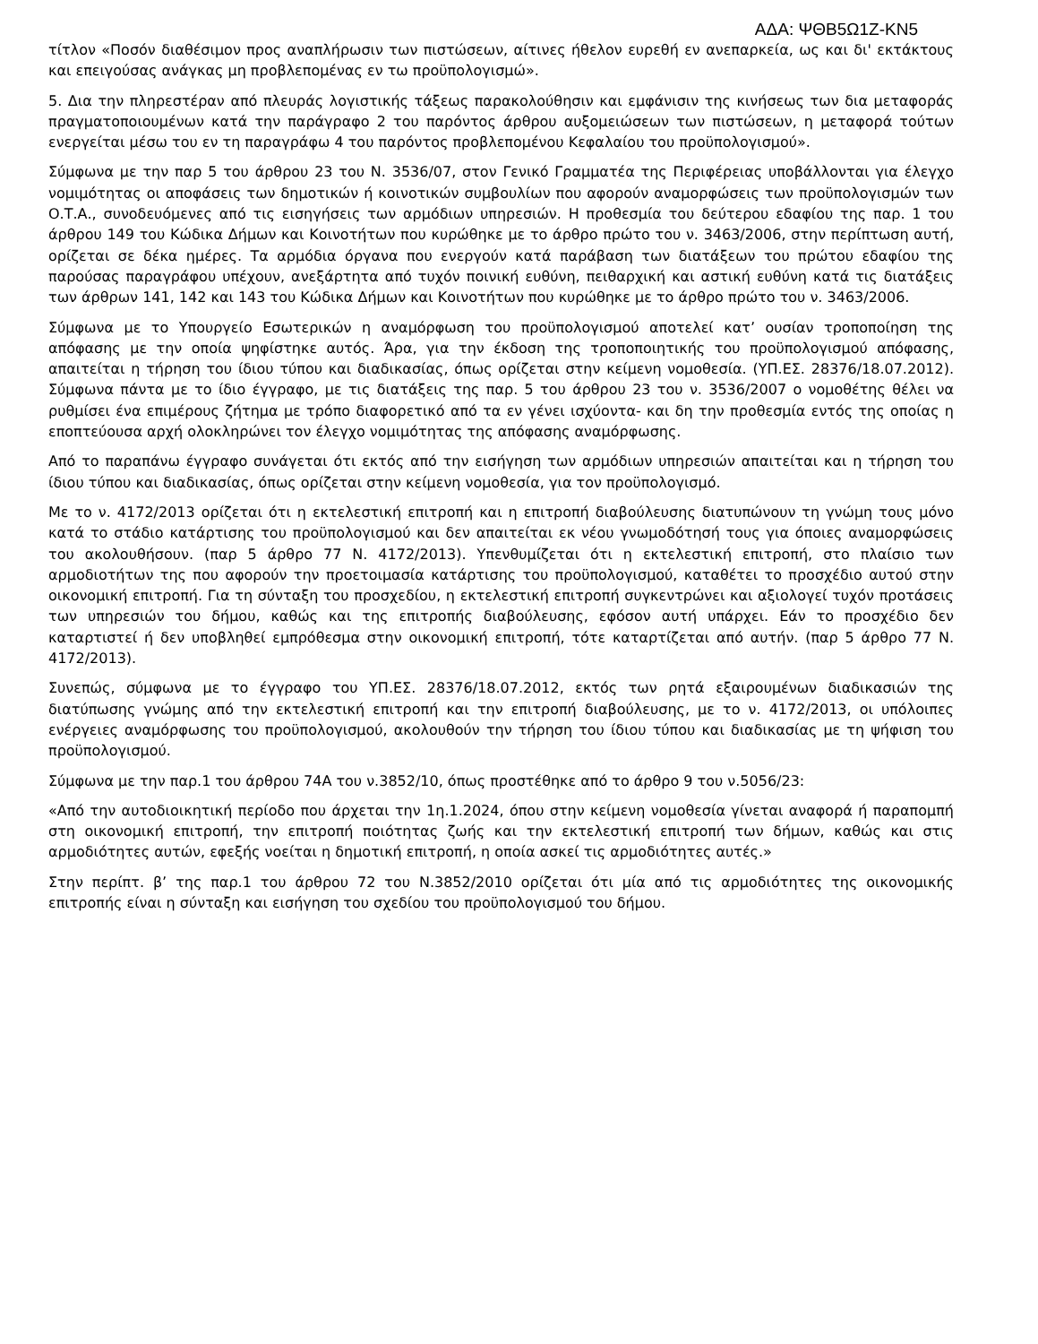ΑΔΑ: ΨΘΒ5Ω1Ζ-ΚΝ5
τίτλον «Ποσόν διαθέσιμον προς αναπλήρωσιν των πιστώσεων, αίτινες ήθελον ευρεθή εν ανεπαρκεία, ως και δι' εκτάκτους και επειγούσας ανάγκας μη προβλεπομένας εν τω προϋπολογισμώ».
5. Δια την πληρεστέραν από πλευράς λογιστικής τάξεως παρακολούθησιν και εμφάνισιν της κινήσεως των δια μεταφοράς πραγματοποιουμένων κατά την παράγραφο 2 του παρόντος άρθρου αυξομειώσεων των πιστώσεων, η μεταφορά τούτων ενεργείται μέσω του εν τη παραγράφω 4 του παρόντος προβλεπομένου Κεφαλαίου του προϋπολογισμού».
Σύμφωνα με την παρ 5 του άρθρου 23 του Ν. 3536/07, στον Γενικό Γραμματέα της Περιφέρειας υποβάλλονται για έλεγχο νομιμότητας οι αποφάσεις των δημοτικών ή κοινοτικών συμβουλίων που αφορούν αναμορφώσεις των προϋπολογισμών των Ο.Τ.Α., συνοδευόμενες από τις εισηγήσεις των αρμόδιων υπηρεσιών. Η προθεσμία του δεύτερου εδαφίου της παρ. 1 του άρθρου 149 του Κώδικα Δήμων και Κοινοτήτων που κυρώθηκε με το άρθρο πρώτο του ν. 3463/2006, στην περίπτωση αυτή, ορίζεται σε δέκα ημέρες. Τα αρμόδια όργανα που ενεργούν κατά παράβαση των διατάξεων του πρώτου εδαφίου της παρούσας παραγράφου υπέχουν, ανεξάρτητα από τυχόν ποινική ευθύνη, πειθαρχική και αστική ευθύνη κατά τις διατάξεις των άρθρων 141, 142 και 143 του Κώδικα Δήμων και Κοινοτήτων που κυρώθηκε με το άρθρο πρώτο του ν. 3463/2006.
Σύμφωνα με το Υπουργείο Εσωτερικών η αναμόρφωση του προϋπολογισμού αποτελεί κατ’ ουσίαν τροποποίηση της απόφασης με την οποία ψηφίστηκε αυτός. Άρα, για την έκδοση της τροποποιητικής του προϋπολογισμού απόφασης, απαιτείται η τήρηση του ίδιου τύπου και διαδικασίας, όπως ορίζεται στην κείμενη νομοθεσία. (ΥΠ.ΕΣ. 28376/18.07.2012). Σύμφωνα πάντα με το ίδιο έγγραφο, με τις διατάξεις της παρ. 5 του άρθρου 23 του ν. 3536/2007 ο νομοθέτης θέλει να ρυθμίσει ένα επιμέρους ζήτημα με τρόπο διαφορετικό από τα εν γένει ισχύοντα- και δη την προθεσμία εντός της οποίας η εποπτεύουσα αρχή ολοκληρώνει τον έλεγχο νομιμότητας της απόφασης αναμόρφωσης.
Από το παραπάνω έγγραφο συνάγεται ότι εκτός από την εισήγηση των αρμόδιων υπηρεσιών απαιτείται και η τήρηση του ίδιου τύπου και διαδικασίας, όπως ορίζεται στην κείμενη νομοθεσία, για τον προϋπολογισμό.
Με το ν. 4172/2013 ορίζεται ότι η εκτελεστική επιτροπή και η επιτροπή διαβούλευσης διατυπώνουν τη γνώμη τους μόνο κατά το στάδιο κατάρτισης του προϋπολογισμού και δεν απαιτείται εκ νέου γνωμοδότησή τους για όποιες αναμορφώσεις του ακολουθήσουν. (παρ 5 άρθρο 77 Ν. 4172/2013). Υπενθυμίζεται ότι η εκτελεστική επιτροπή, στο πλαίσιο των αρμοδιοτήτων της που αφορούν την προετοιμασία κατάρτισης του προϋπολογισμού, καταθέτει το προσχέδιο αυτού στην οικονομική επιτροπή. Για τη σύνταξη του προσχεδίου, η εκτελεστική επιτροπή συγκεντρώνει και αξιολογεί τυχόν προτάσεις των υπηρεσιών του δήμου, καθώς και της επιτροπής διαβούλευσης, εφόσον αυτή υπάρχει. Εάν το προσχέδιο δεν καταρτιστεί ή δεν υποβληθεί εμπρόθεσμα στην οικονομική επιτροπή, τότε καταρτίζεται από αυτήν. (παρ 5 άρθρο 77 Ν. 4172/2013).
Συνεπώς, σύμφωνα με το έγγραφο του ΥΠ.ΕΣ. 28376/18.07.2012, εκτός των ρητά εξαιρουμένων διαδικασιών της διατύπωσης γνώμης από την εκτελεστική επιτροπή και την επιτροπή διαβούλευσης, με το ν. 4172/2013, οι υπόλοιπες ενέργειες αναμόρφωσης του προϋπολογισμού, ακολουθούν την τήρηση του ίδιου τύπου και διαδικασίας με τη ψήφιση του προϋπολογισμού.
Σύμφωνα με την παρ.1 του άρθρου 74Α του ν.3852/10, όπως προστέθηκε από το άρθρο 9 του ν.5056/23:
«Από την αυτοδιοικητική περίοδο που άρχεται την 1η.1.2024, όπου στην κείμενη νομοθεσία γίνεται αναφορά ή παραπομπή στη οικονομική επιτροπή, την επιτροπή ποιότητας ζωής και την εκτελεστική επιτροπή των δήμων, καθώς και στις αρμοδιότητες αυτών, εφεξής νοείται η δημοτική επιτροπή, η οποία ασκεί τις αρμοδιότητες αυτές.»
Στην περίπτ. β’ της παρ.1 του άρθρου 72 του Ν.3852/2010 ορίζεται ότι μία από τις αρμοδιότητες της οικονομικής επιτροπής είναι η σύνταξη και εισήγηση του σχεδίου του προϋπολογισμού του δήμου.